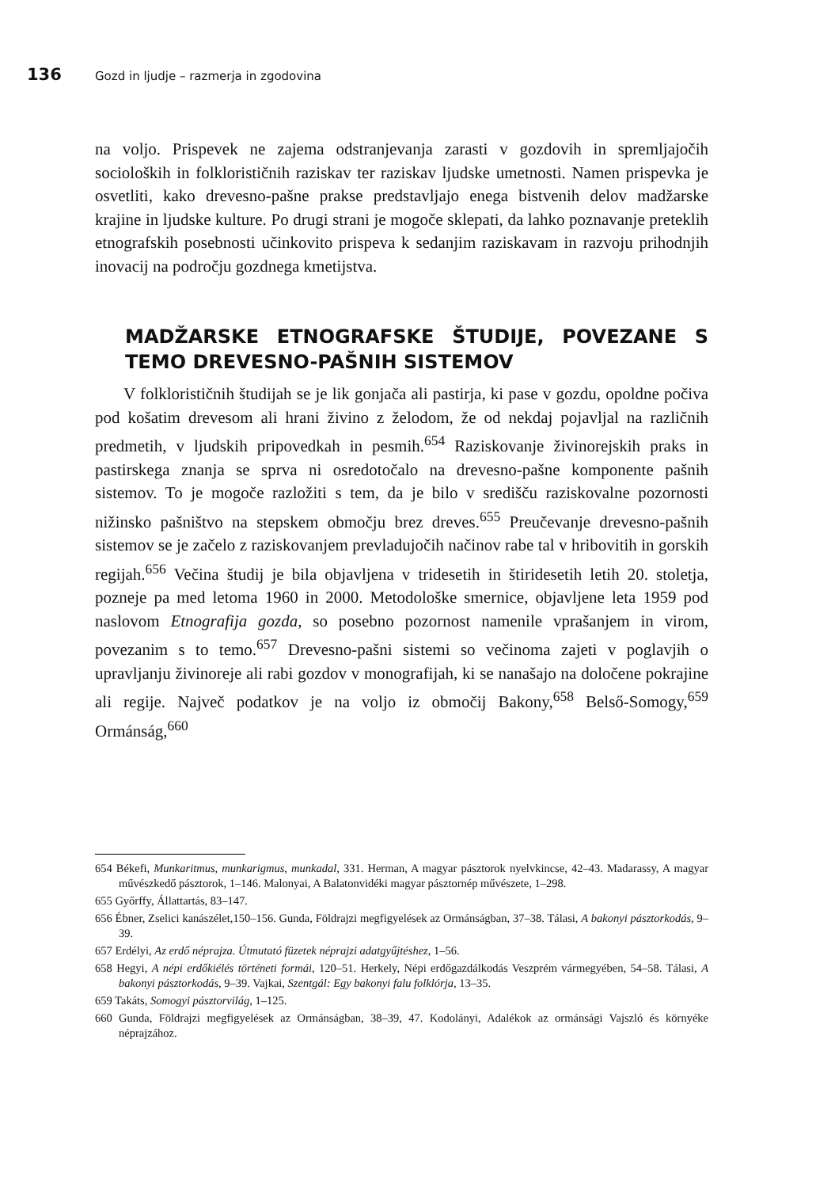136 Gozd in ljudje – razmerja in zgodovina
na voljo. Prispevek ne zajema odstranjevanja zarasti v gozdovih in spremljajočih socioloških in folklorističnih raziskav ter raziskav ljudske umetnosti. Namen prispevka je osvetliti, kako drevesno-pašne prakse predstavljajo enega bistvenih delov madžarske krajine in ljudske kulture. Po drugi strani je mogoče sklepati, da lahko poznavanje preteklih etnografskih posebnosti učinkovito prispeva k sedanjim raziskavam in razvoju prihodnjih inovacij na področju gozdnega kmetijstva.
MADŽARSKE ETNOGRAFSKE ŠTUDIJE, POVEZANE S TEMO DREVESNO-PAŠNIH SISTEMOV
V folklorističnih študijah se je lik gonjača ali pastirja, ki pase v gozdu, opoldne počiva pod košatim drevesom ali hrani živino z želodom, že od nekdaj pojavljal na različnih predmetih, v ljudskih pripovedkah in pesmih.<sup>654</sup> Raziskovanje živinorejskih praks in pastirskega znanja se sprva ni osredotočalo na drevesno-pašne komponente pašnih sistemov. To je mogoče razložiti s tem, da je bilo v središču raziskovalne pozornosti nižinsko pašništvo na stepskem območju brez dreves.<sup>655</sup> Preučevanje drevesno-pašnih sistemov se je začelo z raziskovanjem prevladujočih načinov rabe tal v hribovitih in gorskih regijah.<sup>656</sup> Večina študij je bila objavljena v tridesetih in štiridesetih letih 20. stoletja, pozneje pa med letoma 1960 in 2000. Metodološke smernice, objavljene leta 1959 pod naslovom Etnografija gozda, so posebno pozornost namenile vprašanjem in virom, povezanim s to temo.<sup>657</sup> Drevesno-pašni sistemi so večinoma zajeti v poglavjih o upravljanju živinoreje ali rabi gozdov v monografijah, ki se nanašajo na določene pokrajine ali regije. Največ podatkov je na voljo iz območij Bakony,<sup>658</sup> Belső-Somogy,<sup>659</sup> Ormánság,<sup>660</sup>
654 Békefi, Munkaritmus, munkarigmus, munkadal, 331. Herman, A magyar pásztorok nyelvkincse, 42–43. Madarassy, A magyar művészkedő pásztorok, 1–146. Malonyai, A Balatonvidéki magyar pásztornép művészete, 1–298.
655 Győrffy, Állattartás, 83–147.
656 Ébner, Zselici kanászélet,150–156. Gunda, Földrajzi megfigyelések az Ormánságban, 37–38. Tálasi, A bakonyi pásztorkodás, 9–39.
657 Erdélyi, Az erdő néprajza. Útmutató füzetek néprajzi adatgyűjtéshez, 1–56.
658 Hegyi, A népi erdőkiélés történeti formái, 120–51. Herkely, Népi erdőgazdálkodás Veszprém vármegyében, 54–58. Tálasi, A bakonyi pásztorkodás, 9–39. Vajkai, Szentgál: Egy bakonyi falu folklórja, 13–35.
659 Takáts, Somogyi pásztorvilág, 1–125.
660 Gunda, Földrajzi megfigyelések az Ormánságban, 38–39, 47. Kodolányi, Adalékok az ormánsági Vajszló és környéke néprajzához.